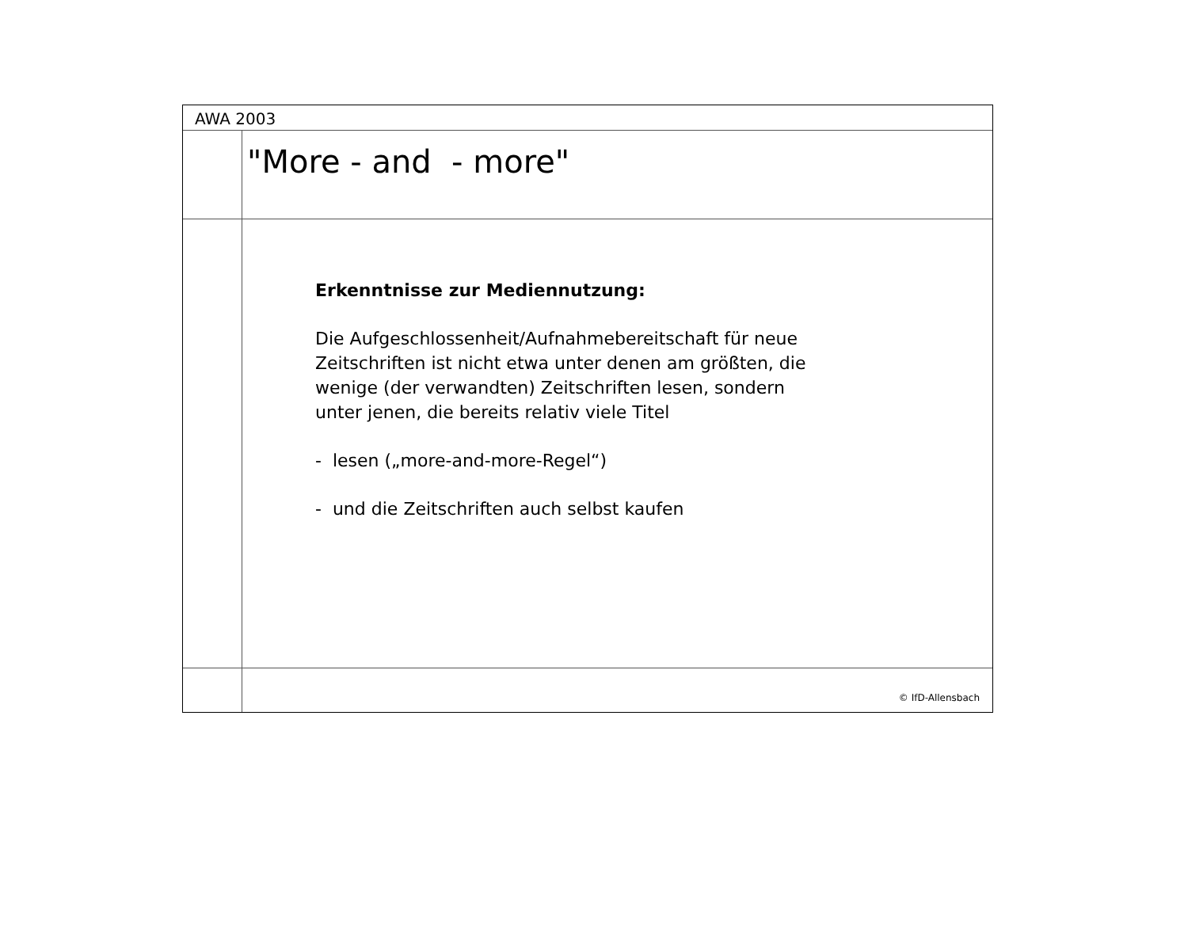AWA 2003
"More - and - more"
Erkenntnisse zur Mediennutzung:
Die Aufgeschlossenheit/Aufnahmebereitschaft für neue
Zeitschriften ist nicht etwa unter denen am größten, die
wenige (der verwandten) Zeitschriften lesen, sondern
unter jenen, die bereits relativ viele Titel
- lesen („more-and-more-Regel“)
- und die Zeitschriften auch selbst kaufen
© IfD-Allensbach